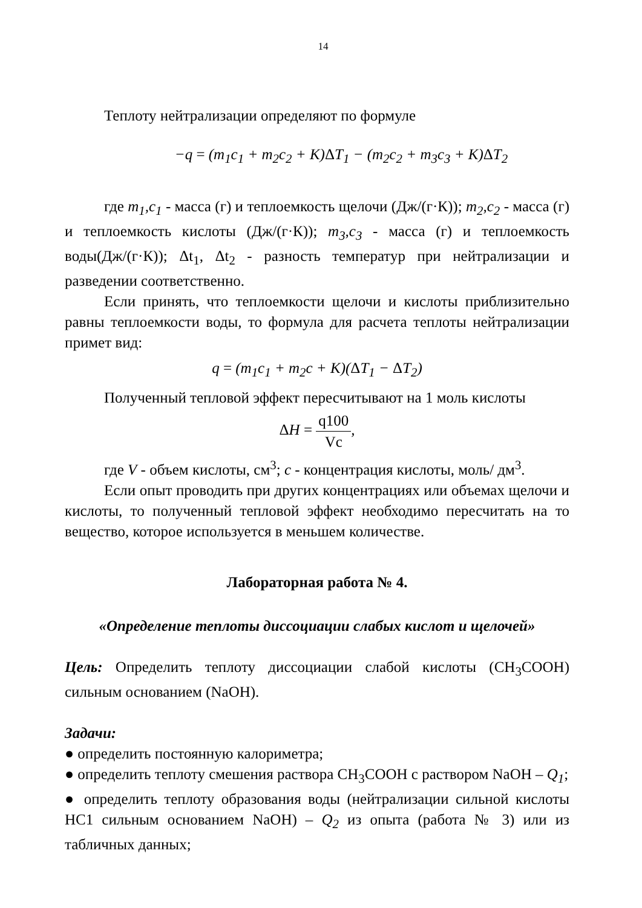14
Теплоту нейтрализации определяют по формуле
−q = (m<sub>1</sub>c<sub>1</sub> + m<sub>2</sub>c<sub>2</sub> + K)ΔT<sub>1</sub> − (m<sub>2</sub>c<sub>2</sub> + m<sub>3</sub>c<sub>3</sub> + K)ΔT<sub>2</sub>
где m<sub>1</sub>,c<sub>1</sub> - масса (г) и теплоемкость щелочи (Дж/(г·К)); m<sub>2</sub>,c<sub>2</sub> - масса (г) и теплоемкость кислоты (Дж/(г·К)); m<sub>3</sub>,c<sub>3</sub> - масса (г) и теплоемкость воды(Дж/(г·К)); Δt<sub>1</sub>, Δt<sub>2</sub> - разность температур при нейтрализации и разведении соответственно.
Если принять, что теплоемкости щелочи и кислоты приблизительно равны теплоемкости воды, то формула для расчета теплоты нейтрализации примет вид:
q = (m<sub>1</sub>c<sub>1</sub> + m<sub>2</sub>c + K)(ΔT<sub>1</sub> − ΔT<sub>2</sub>)
Полученный тепловой эффект пересчитывают на 1 моль кислоты
ΔH =
q100
Vc
,
где V - объем кислоты, см<sup>3</sup>; c - концентрация кислоты, моль/ дм<sup>3</sup>.
Если опыт проводить при других концентрациях или объемах щелочи и кислоты, то полученный тепловой эффект необходимо пересчитать на то вещество, которое используется в меньшем количестве.
Лабораторная работа № 4.
«Определение теплоты диссоциации слабых кислот и щелочей»
Цель: Определить теплоту диссоциации слабой кислоты (CH<sub>3</sub>COOH) сильным основанием (NaOH).
Задачи:
● определить постоянную калориметра;
● определить теплоту смешения раствора CH<sub>3</sub>COOH с раствором NaOH – Q<sub>1</sub>;
● определить теплоту образования воды (нейтрализации сильной кислоты HC1 сильным основанием NaOH) – Q<sub>2</sub> из опыта (работа № 3) или из табличных данных;